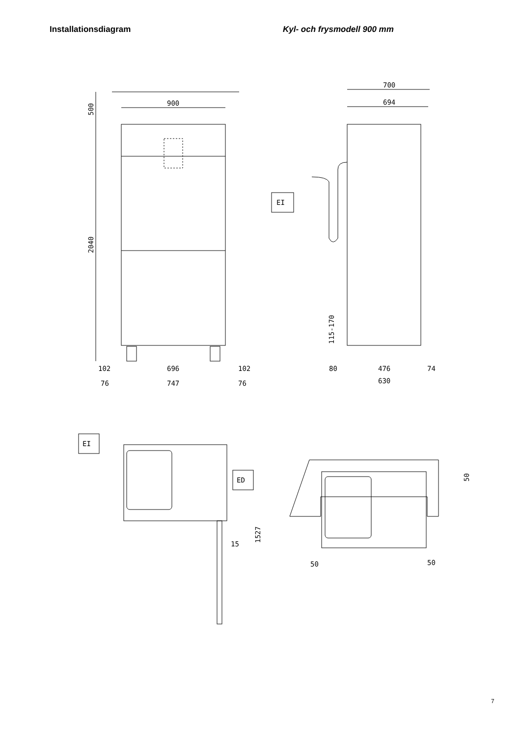Installationsdiagram Kyl- och frysmodell 900 mm
900
500
2040
102
696
102
76
747
76
700
694
EI
115-170
80
476
74
630
EI
ED
15
1527
50
50
50
7